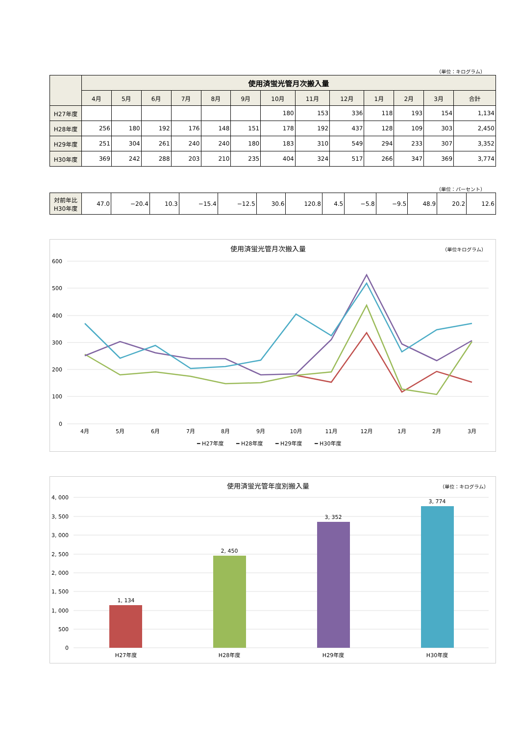（単位：キログラム）
| | 使用済蛍光管月次搬入量 | | | | | | | | | | | | |
| --- | --- | --- | --- | --- | --- | --- | --- | --- | --- | --- | --- | --- | --- |
| | 4月 | 5月 | 6月 | 7月 | 8月 | 9月 | 10月 | 11月 | 12月 | 1月 | 2月 | 3月 | 合計 |
| H27年度 | | | | | | | 180 | 153 | 336 | 118 | 193 | 154 | 1,134 |
| H28年度 | 256 | 180 | 192 | 176 | 148 | 151 | 178 | 192 | 437 | 128 | 109 | 303 | 2,450 |
| H29年度 | 251 | 304 | 261 | 240 | 240 | 180 | 183 | 310 | 549 | 294 | 233 | 307 | 3,352 |
| H30年度 | 369 | 242 | 288 | 203 | 210 | 235 | 404 | 324 | 517 | 266 | 347 | 369 | 3,774 |
（単位：パーセント）
| 対前年比 H30年度 | 47.0 | −20.4 | 10.3 | −15.4 | −12.5 | 30.6 | 120.8 | 4.5 | −5.8 | −9.5 | 48.9 | 20.2 | 12.6 |
使用済蛍光管月次搬入量
（単位キログラム）
600
500
400
300
200
100
0
4月
5月
6月
7月
8月
9月
10月
11月
12月
1月
2月
3月
━ H27年度
━ H28年度
━ H29年度
━ H30年度
使用済蛍光管年度別搬入量
（単位：キログラム）
4, 000
3, 500
3, 000
2, 500
2, 000
1, 500
1, 000
500
0
1, 134
2, 450
3, 352
3, 774
H27年度
H28年度
H29年度
H30年度